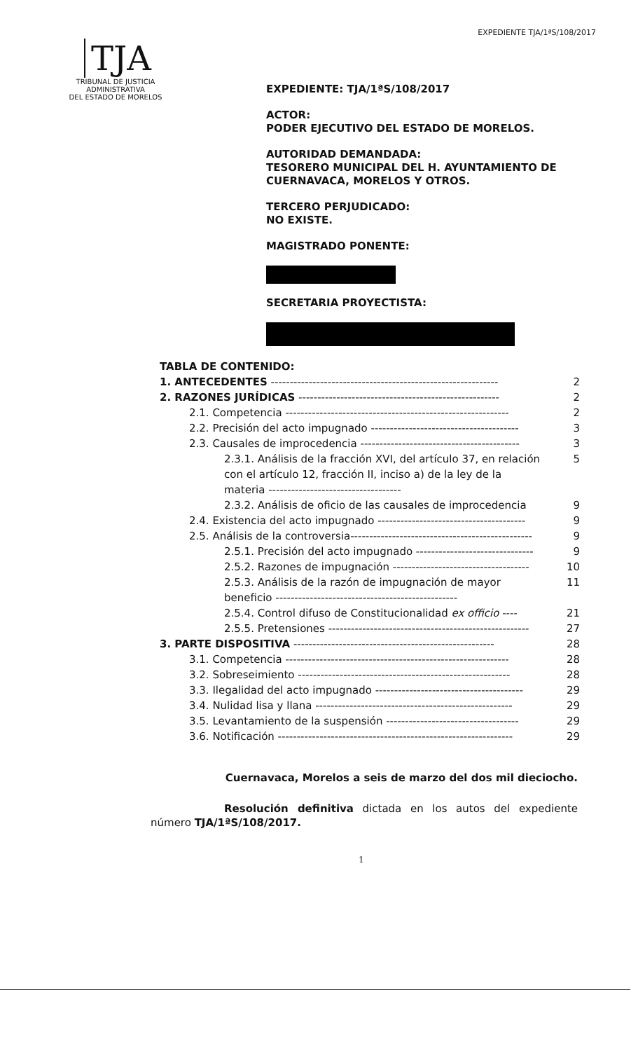EXPEDIENTE TJA/1ªS/108/2017
TJA
TRIBUNAL DE JUSTICIA ADMINISTRATIVA
DEL ESTADO DE MORELOS
EXPEDIENTE: TJA/1ªS/108/2017
ACTOR:
PODER EJECUTIVO DEL ESTADO DE MORELOS.
AUTORIDAD DEMANDADA:
TESORERO MUNICIPAL DEL H. AYUNTAMIENTO DE CUERNAVACA, MORELOS Y OTROS.
TERCERO PERJUDICADO:
NO EXISTE.
MAGISTRADO PONENTE:
SECRETARIA PROYECTISTA:
TABLA DE CONTENIDO:
1. ANTECEDENTES ------------------------------------------------------------ 2
2. RAZONES JURÍDICAS ----------------------------------------------------- 2
2.1. Competencia ----------------------------------------------------------- 2
2.2. Precisión del acto impugnado --------------------------------------- 3
2.3. Causales de improcedencia ------------------------------------------ 3
2.3.1. Análisis de la fracción XVI, del artículo 37, en relación con el artículo 12, fracción II, inciso a) de la ley de la materia ----------------------------------- 5
2.3.2. Análisis de oficio de las causales de improcedencia 9
2.4. Existencia del acto impugnado --------------------------------------- 9
2.5. Análisis de la controversia------------------------------------------------ 9
2.5.1. Precisión del acto impugnado ------------------------------- 9
2.5.2. Razones de impugnación ------------------------------------ 10
2.5.3. Análisis de la razón de impugnación de mayor beneficio ------------------------------------------------ 11
2.5.4. Control difuso de Constitucionalidad ex officio ---- 21
2.5.5. Pretensiones ----------------------------------------------------- 27
3. PARTE DISPOSITIVA ----------------------------------------------------- 28
3.1. Competencia ----------------------------------------------------------- 28
3.2. Sobreseimiento -------------------------------------------------------- 28
3.3. Ilegalidad del acto impugnado --------------------------------------- 29
3.4. Nulidad lisa y llana ---------------------------------------------------- 29
3.5. Levantamiento de la suspensión ----------------------------------- 29
3.6. Notificación -------------------------------------------------------------- 29
Cuernavaca, Morelos a seis de marzo del dos mil dieciocho.
Resolución definitiva dictada en los autos del expediente número TJA/1ªS/108/2017.
1